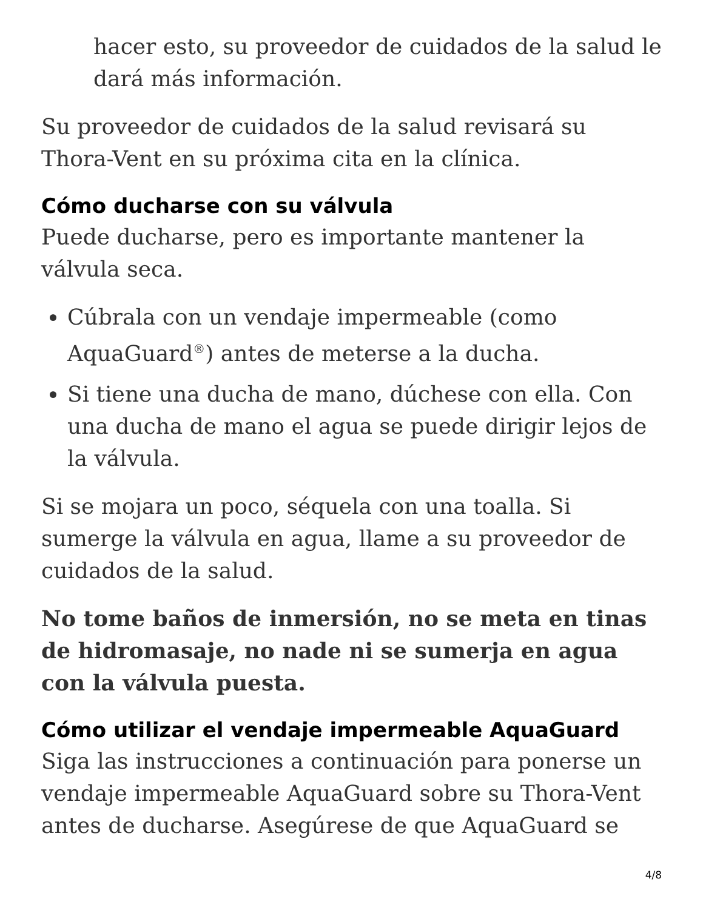hacer esto, su proveedor de cuidados de la salud le dará más información.
Su proveedor de cuidados de la salud revisará su Thora-Vent en su próxima cita en la clínica.
Cómo ducharse con su válvula
Puede ducharse, pero es importante mantener la válvula seca.
Cúbrala con un vendaje impermeable (como AquaGuard<sup>®</sup>) antes de meterse a la ducha.
Si tiene una ducha de mano, dúchese con ella. Con una ducha de mano el agua se puede dirigir lejos de la válvula.
Si se mojara un poco, séquela con una toalla. Si sumerge la válvula en agua, llame a su proveedor de cuidados de la salud.
No tome baños de inmersión, no se meta en tinas de hidromasaje, no nade ni se sumerja en agua con la válvula puesta.
Cómo utilizar el vendaje impermeable AquaGuard
Siga las instrucciones a continuación para ponerse un vendaje impermeable AquaGuard sobre su Thora-Vent antes de ducharse. Asegúrese de que AquaGuard se
4/8